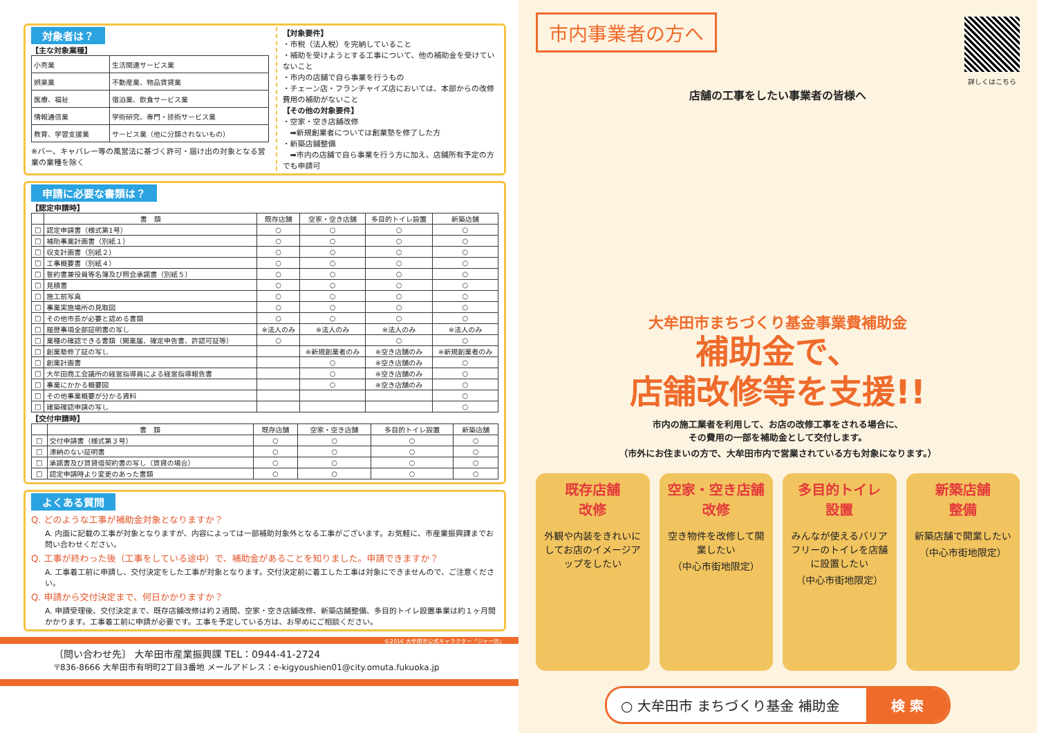対象者は？
【主な対象業種】
| 小売業 | 生活関連サービス業 |
| 娯楽業 | 不動産業、物品賃貸業 |
| 医療、福祉 | 宿泊業、飲食サービス業 |
| 情報通信業 | 学術研究、専門・技術サービス業 |
| 教育、学習支援業 | サービス業（他に分類されないもの） |
※バー、キャバレー等の風営法に基づく許可・届け出の対象となる営業の業種を除く
【対象要件】
・市税（法人税）を完納していること
・補助を受けようとする工事について、他の補助金を受けていないこと
・市内の店舗で自ら事業を行うもの
・チェーン店・フランチャイズ店においては、本部からの改修費用の補助がないこと
【その他の対象要件】
・空家・空き店舗改修
　➡新規創業者については創業塾を修了した方
・新築店舗整備
　➡市内の店舗で自ら事業を行う方に加え、店舗所有予定の方でも申請可
申請に必要な書類は？
【認定申請時】
| | 書 類 | 既存店舗 | 空家・空き店舗 | 多目的トイレ設置 | 新築店舗 |
| --- | --- | --- | --- | --- | --- |
| □ | 認定申請書（様式第1号） | ○ | ○ | ○ | ○ |
| □ | 補助事業計画書（別紙１） | ○ | ○ | ○ | ○ |
| □ | 収支計画書（別紙２） | ○ | ○ | ○ | ○ |
| □ | 工事概要書（別紙４） | ○ | ○ | ○ | ○ |
| □ | 誓約書兼役員等名簿及び照会承諾書（別紙５） | ○ | ○ | ○ | ○ |
| □ | 見積書 | ○ | ○ | ○ | ○ |
| □ | 施工前写真 | ○ | ○ | ○ | ○ |
| □ | 事業実施場所の見取図 | ○ | ○ | ○ | ○ |
| □ | その他市長が必要と認める書類 | ○ | ○ | ○ | ○ |
| □ | 履歴事項全部証明書の写し | ※法人のみ | ※法人のみ | ※法人のみ | ※法人のみ |
| □ | 業種の確認できる書類（開業届、確定申告書、許認可証等） | ○ | | ○ | ○ |
| □ | 創業塾修了証の写し | | ※新規創業者のみ | ※空き店舗のみ | ※新規創業者のみ |
| □ | 創業計画書 | | ○ | ※空き店舗のみ | ○ |
| □ | 大牟田商工会議所の経営指導員による経営指導報告書 | | ○ | ※空き店舗のみ | ○ |
| □ | 事業にかかる概要図 | | ○ | ※空き店舗のみ | ○ |
| □ | その他事業概要が分かる資料 | | | | ○ |
| □ | 建築確認申請の写し | | | | ○ |
【交付申請時】
| | 書 類 | 既存店舗 | 空家・空き店舗 | 多目的トイレ設置 | 新築店舗 |
| --- | --- | --- | --- | --- | --- |
| □ | 交付申請書（様式第３号） | ○ | ○ | ○ | ○ |
| □ | 滞納のない証明書 | ○ | ○ | ○ | ○ |
| □ | 承諾書及び賃貸借契約書の写し（賃貸の場合） | ○ | ○ | ○ | ○ |
| □ | 認定申請時より変更のあった書類 | ○ | ○ | ○ | ○ |
よくある質問
Q. どのような工事が補助金対象となりますか？
A. 内面に記載の工事が対象となりますが、内容によっては一部補助対象外となる工事がございます。お気軽に、市産業振興課までお問い合わせください。
Q. 工事が終わった後（工事をしている途中）で、補助金があることを知りました。申請できますか？
A. 工事着工前に申請し、交付決定をした工事が対象となります。交付決定前に着工した工事は対象にできませんので、ご注意ください。
Q. 申請から交付決定まで、何日かかりますか？
A. 申請受理後、交付決定まで、既存店舗改修は約２週間、空家・空き店舗改修、新築店舗整備、多目的トイレ設置事業は約１ヶ月間かかります。工事着工前に申請が必要です。工事を予定している方は、お早めにご相談ください。
©2016 大牟田市公式キャラクター「ジャー坊」
〔問い合わせ先〕 大牟田市産業振興課 TEL：0944-41-2724
〒836-8666 大牟田市有明町2丁目3番地 メールアドレス：e-kigyoushien01@city.omuta.fukuoka.jp
市内事業者の方へ
詳しくはこちら
店舗の工事をしたい事業者の皆様へ
大牟田市まちづくり基金事業費補助金
補助金で、
店舗改修等を支援!!
市内の施工業者を利用して、お店の改修工事をされる場合に、
その費用の一部を補助金として交付します。
（市外にお住まいの方で、大牟田市内で営業されている方も対象になります。）
既存店舗
改修
外観や内装をきれいにしてお店のイメージアップをしたい
空家・空き店舗
改修
空き物件を改修して開業したい
（中心市街地限定）
多目的トイレ
設置
みんなが使えるバリアフリーのトイレを店舗に設置したい
（中心市街地限定）
新築店舗
整備
新築店舗で開業したい
（中心市街地限定）
○ 大牟田市 まちづくり基金 補助金 検 索